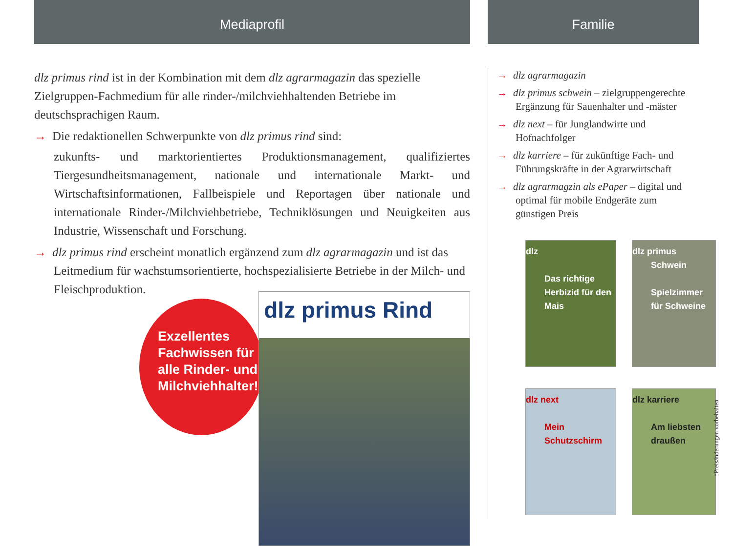Mediaprofil
dlz primus rind ist in der Kombination mit dem dlz agrarmagazin das spezielle Zielgruppen-Fachmedium für alle rinder-/milchviehhaltenden Betriebe im deutschsprachigen Raum.
→ Die redaktionellen Schwerpunkte von dlz primus rind sind:
zukunfts- und marktorientiertes Produktionsmanagement, qualifiziertes Tiergesundheitsmanagement, nationale und internationale Markt- und Wirtschaftsinformationen, Fallbeispiele und Reportagen über nationale und internationale Rinder-/Milchviehbetriebe, Techniklösungen und Neuigkeiten aus Industrie, Wissenschaft und Forschung.
→ dlz primus rind erscheint monatlich ergänzend zum dlz agrarmagazin und ist das Leitmedium für wachstumsorientierte, hochspezialisierte Betriebe in der Milch- und Fleischproduktion.
Exzellentes
Fachwissen für
alle Rinder- und
Milchviehhalter!
dlz primus Rind
Familie
→ dlz agrarmagazin
→ dlz primus schwein – zielgruppengerechte Ergänzung für Sauenhalter und -mäster
→ dlz next – für Junglandwirte und Hofnachfolger
→ dlz karriere – für zukünftige Fach- und Führungskräfte in der Agrarwirtschaft
→ dlz agrarmagzin als ePaper – digital und optimal für mobile Endgeräte zum günstigen Preis
dlz
Das richtige Herbizid für den Mais
dlz primus Schwein
Spielzimmer für Schweine
dlz next
Mein Schutzschirm
dlz karriere
Am liebsten draußen
*Preisänderungen vorbehalten